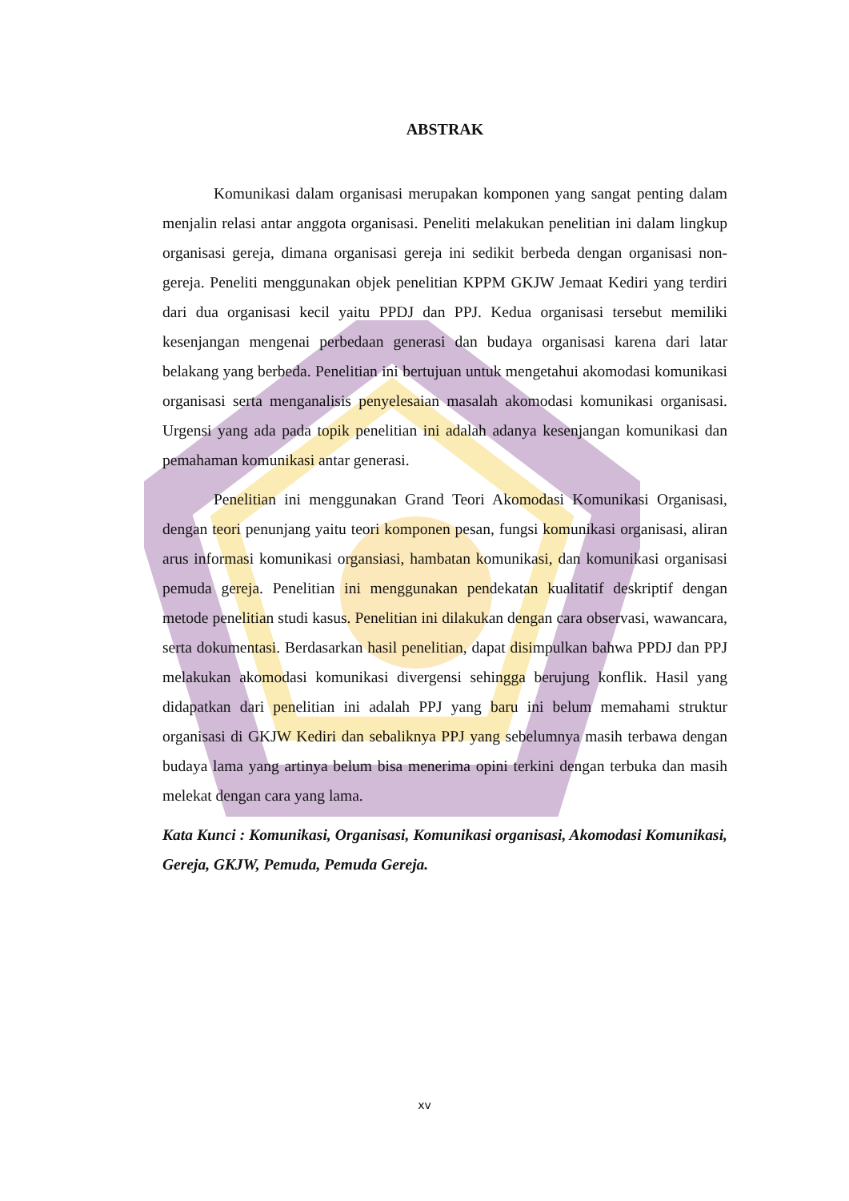ABSTRAK
Komunikasi dalam organisasi merupakan komponen yang sangat penting dalam menjalin relasi antar anggota organisasi. Peneliti melakukan penelitian ini dalam lingkup organisasi gereja, dimana organisasi gereja ini sedikit berbeda dengan organisasi non-gereja. Peneliti menggunakan objek penelitian KPPM GKJW Jemaat Kediri yang terdiri dari dua organisasi kecil yaitu PPDJ dan PPJ. Kedua organisasi tersebut memiliki kesenjangan mengenai perbedaan generasi dan budaya organisasi karena dari latar belakang yang berbeda. Penelitian ini bertujuan untuk mengetahui akomodasi komunikasi organisasi serta menganalisis penyelesaian masalah akomodasi komunikasi organisasi. Urgensi yang ada pada topik penelitian ini adalah adanya kesenjangan komunikasi dan pemahaman komunikasi antar generasi.
Penelitian ini menggunakan Grand Teori Akomodasi Komunikasi Organisasi, dengan teori penunjang yaitu teori komponen pesan, fungsi komunikasi organisasi, aliran arus informasi komunikasi organsiasi, hambatan komunikasi, dan komunikasi organisasi pemuda gereja. Penelitian ini menggunakan pendekatan kualitatif deskriptif dengan metode penelitian studi kasus. Penelitian ini dilakukan dengan cara observasi, wawancara, serta dokumentasi. Berdasarkan hasil penelitian, dapat disimpulkan bahwa PPDJ dan PPJ melakukan akomodasi komunikasi divergensi sehingga berujung konflik. Hasil yang didapatkan dari penelitian ini adalah PPJ yang baru ini belum memahami struktur organisasi di GKJW Kediri dan sebaliknya PPJ yang sebelumnya masih terbawa dengan budaya lama yang artinya belum bisa menerima opini terkini dengan terbuka dan masih melekat dengan cara yang lama.
Kata Kunci : Komunikasi, Organisasi, Komunikasi organisasi, Akomodasi Komunikasi, Gereja, GKJW, Pemuda, Pemuda Gereja.
xv